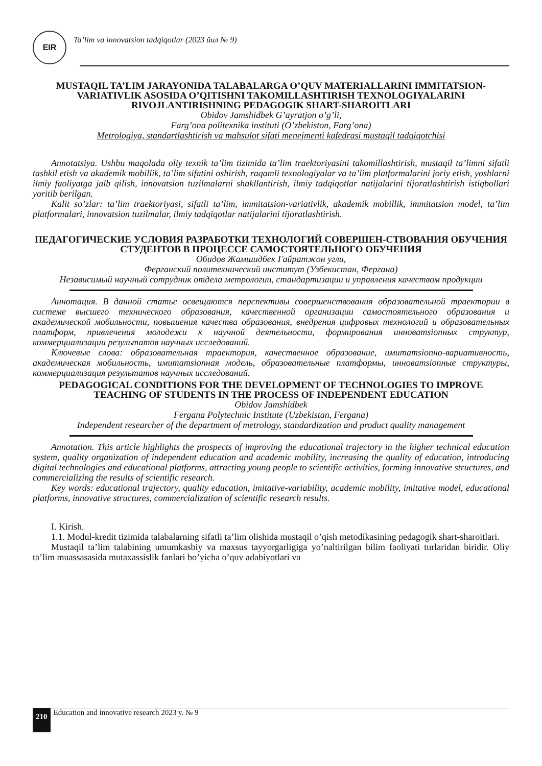EIR
Ta’lim va innovatsion tadqiqotlar (2023 йил № 9)
MUSTAQIL TA’LIM JARAYONIDA TALABALARGA O’QUV MATERIALLARINI IMMITATSION-VARIATIVLIK ASOSIDA O’QITISHNI TAKOMILLASHTIRISH TEXNOLOGIYALARINI RIVOJLANTIRISHNING PEDAGOGIK SHART-SHAROITLARI
Obidov Jamshidbek G’ayratjon o’g’li,
Farg’ona politexnika instituti (O’zbekiston, Farg’ona)
Metrologiya, standartlashtirish va mahsulot sifati menejmenti kafedrasi mustaqil tadqiqotchisi
Annotatsiya. Ushbu maqolada oliy texnik ta’lim tizimida ta’lim traektoriyasini takomillashtirish, mustaqil ta’limni sifatli tashkil etish va akademik mobillik, ta’lim sifatini oshirish, raqamli texnologiyalar va ta’lim platformalarini joriy etish, yoshlarni ilmiy faoliyatga jalb qilish, innovatsion tuzilmalarni shakllantirish, ilmiy tadqiqotlar natijalarini tijoratlashtirish istiqbollari yoritib berilgan.
Kalit so’zlar: ta’lim traektoriyasi, sifatli ta’lim, immitatsion-variativlik, akademik mobillik, immitatsion model, ta’lim platformalari, innovatsion tuzilmalar, ilmiy tadqiqotlar natijalarini tijoratlashtirish.
ПЕДАГОГИЧЕСКИЕ УСЛОВИЯ РАЗРАБОТКИ ТЕХНОЛОГИЙ СОВЕРШЕН-СТВОВАНИЯ ОБУЧЕНИЯ СТУДЕНТОВ В ПРОЦЕССЕ САМОСТОЯТЕЛЬНОГО ОБУЧЕНИЯ
Обидов Жамшидбек Гайратжон угли,
Ферганский политехнический институт (Узбекистан, Фергана)
Независимый научный сотрудник отдела метрологии, стандартизации и управления качеством продукции
Аннотация. В данной статье освещаются перспективы совершенствования образовательной траектории в системе высшего технического образования, качественной организации самостоятельного образования и академической мобильности, повышения качества образования, внедрения цифровых технологий и образовательных платформ, привлечения молодежи к научной деятельности, формирования инноватsionных структур, коммерциализации результатов научных исследований.
Ключевые слова: образовательная траектория, качественное образование, имитатsionно-вариативность, академическая мобильность, имитатsionная модель, образовательные платформы, инноватsionные структуры, коммерциализация результатов научных исследований.
PEDAGOGICAL CONDITIONS FOR THE DEVELOPMENT OF TECHNOLOGIES TO IMPROVE TEACHING OF STUDENTS IN THE PROCESS OF INDEPENDENT EDUCATION
Obidov Jamshidbek
Fergana Polytechnic Institute (Uzbekistan, Fergana)
Independent researcher of the department of metrology, standardization and product quality management
Annotation. This article highlights the prospects of improving the educational trajectory in the higher technical education system, quality organization of independent education and academic mobility, increasing the quality of education, introducing digital technologies and educational platforms, attracting young people to scientific activities, forming innovative structures, and commercializing the results of scientific research.
Key words: educational trajectory, quality education, imitative-variability, academic mobility, imitative model, educational platforms, innovative structures, commercialization of scientific research results.
I. Kirish.
1.1. Modul-kredit tizimida talabalarning sifatli ta’lim olishida mustaqil o’qish metodikasining pedagogik shart-sharoitlari.
Mustaqil ta’lim talabining umumkasbiy va maxsus tayyorgarligiga yo’naltirilgan bilim faoliyati turlaridan biridir. Oliy ta’lim muassasasida mutaxassislik fanlari bo’yicha o’quv adabiyotlari va
210 Education and innovative research 2023 y. № 9